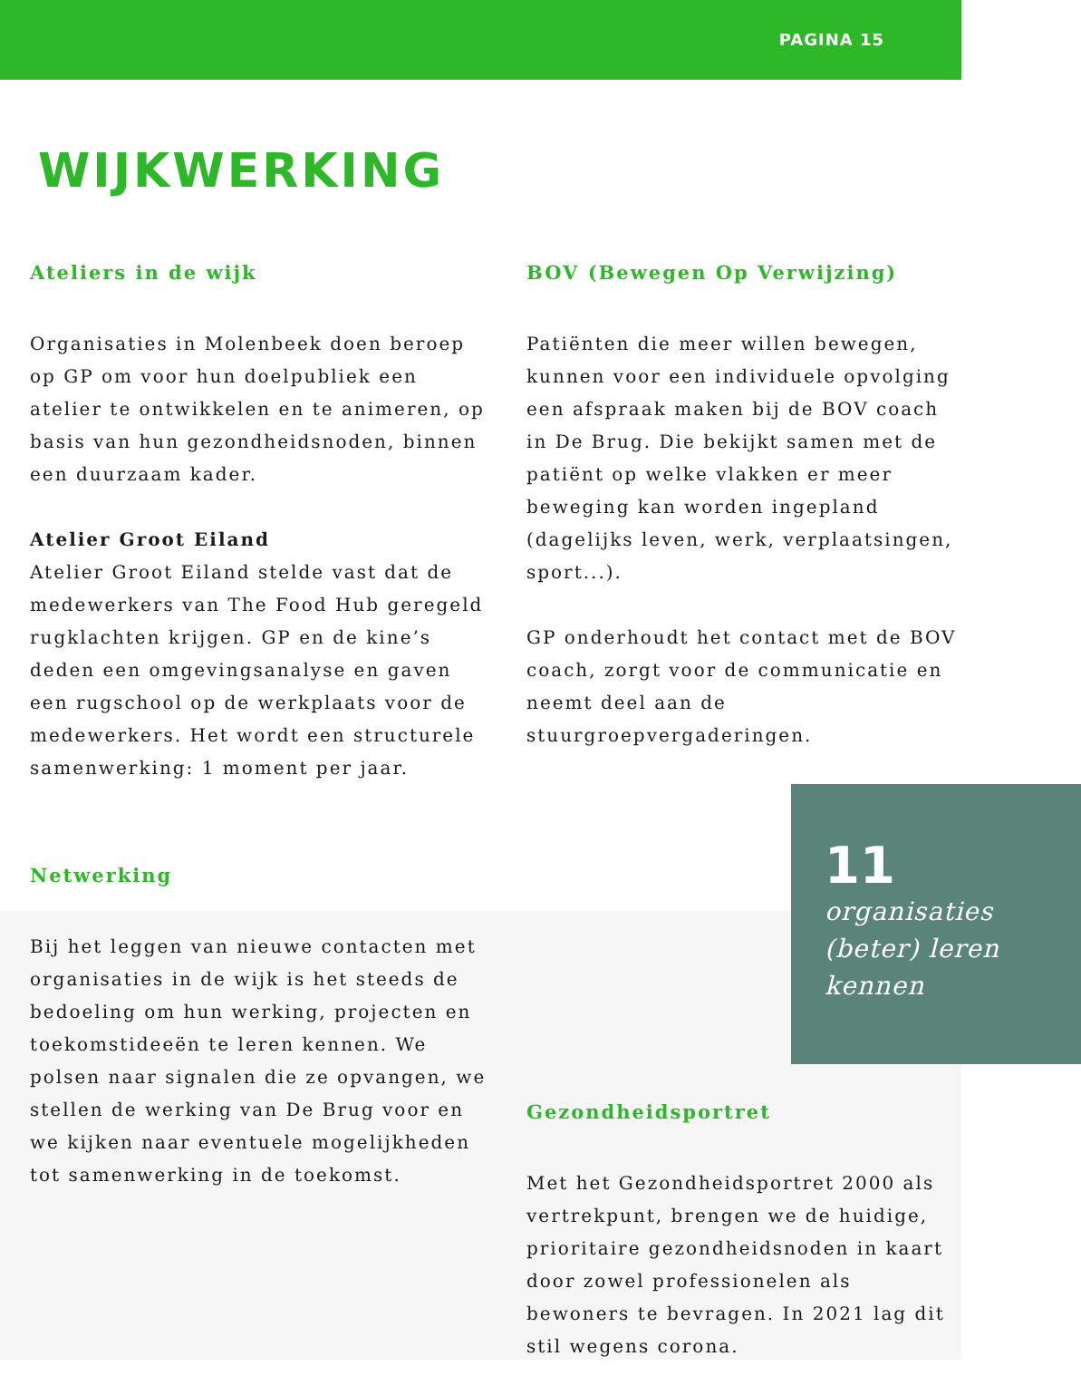PAGINA 15
WIJKWERKING
Ateliers in de wijk
Organisaties in Molenbeek doen beroep op GP om voor hun doelpubliek een atelier te ontwikkelen en te animeren, op basis van hun gezondheidsnoden, binnen een duurzaam kader.
Atelier Groot Eiland
Atelier Groot Eiland stelde vast dat de medewerkers van The Food Hub geregeld rugklachten krijgen. GP en de kine’s deden een omgevingsanalyse en gaven een rugschool op de werkplaats voor de medewerkers. Het wordt een structurele samenwerking: 1 moment per jaar.
Netwerking
Bij het leggen van nieuwe contacten met organisaties in de wijk is het steeds de bedoeling om hun werking, projecten en toekomstideeën te leren kennen. We polsen naar signalen die ze opvangen, we stellen de werking van De Brug voor en we kijken naar eventuele mogelijkheden tot samenwerking in de toekomst.
BOV (Bewegen Op Verwijzing)
Patiënten die meer willen bewegen, kunnen voor een individuele opvolging een afspraak maken bij de BOV coach in De Brug. Die bekijkt samen met de patiënt op welke vlakken er meer beweging kan worden ingepland (dagelijks leven, werk, verplaatsingen, sport...).
GP onderhoudt het contact met de BOV coach, zorgt voor de communicatie en neemt deel aan de stuurgroepvergaderingen.
11
organisaties (beter) leren kennen
Gezondheidsportret
Met het Gezondheidsportret 2000 als vertrekpunt, brengen we de huidige, prioritaire gezondheidsnoden in kaart door zowel professionelen als bewoners te bevragen. In 2021 lag dit stil wegens corona.